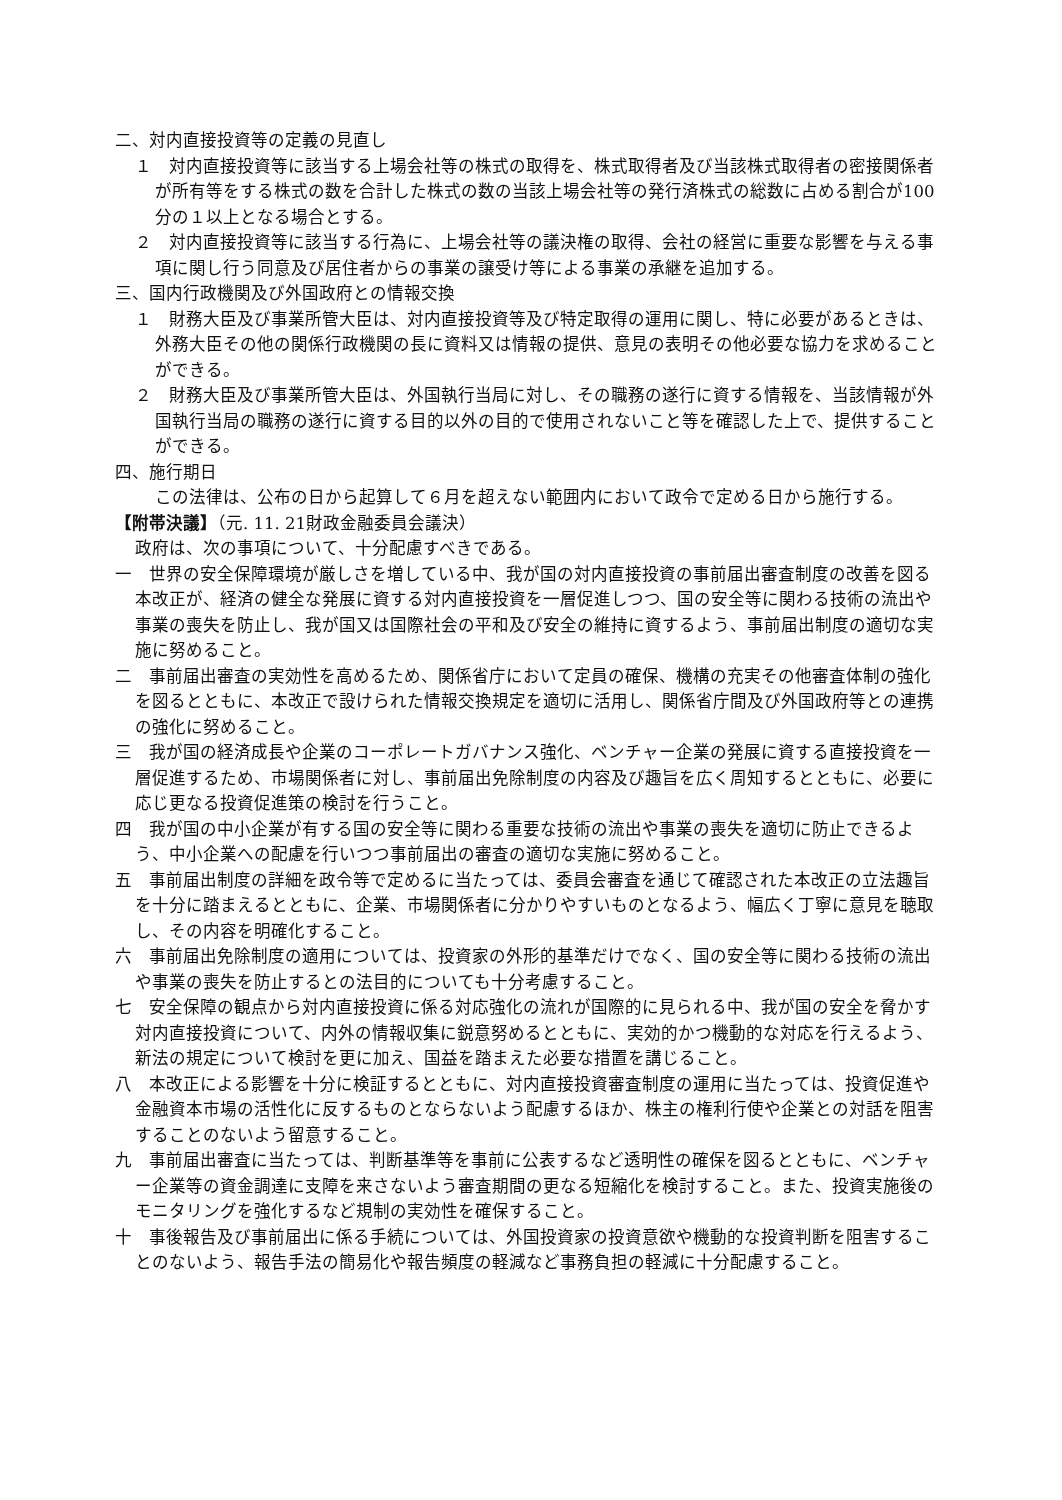二、対内直接投資等の定義の見直し
１　対内直接投資等に該当する上場会社等の株式の取得を、株式取得者及び当該株式取得者の密接関係者が所有等をする株式の数を合計した株式の数の当該上場会社等の発行済株式の総数に占める割合が100分の１以上となる場合とする。
２　対内直接投資等に該当する行為に、上場会社等の議決権の取得、会社の経営に重要な影響を与える事項に関し行う同意及び居住者からの事業の譲受け等による事業の承継を追加する。
三、国内行政機関及び外国政府との情報交換
１　財務大臣及び事業所管大臣は、対内直接投資等及び特定取得の運用に関し、特に必要があるときは、外務大臣その他の関係行政機関の長に資料又は情報の提供、意見の表明その他必要な協力を求めることができる。
２　財務大臣及び事業所管大臣は、外国執行当局に対し、その職務の遂行に資する情報を、当該情報が外国執行当局の職務の遂行に資する目的以外の目的で使用されないこと等を確認した上で、提供することができる。
四、施行期日
この法律は、公布の日から起算して６月を超えない範囲内において政令で定める日から施行する。
【附帯決議】（元. 11. 21財政金融委員会議決）
政府は、次の事項について、十分配慮すべきである。
一　世界の安全保障環境が厳しさを増している中、我が国の対内直接投資の事前届出審査制度の改善を図る本改正が、経済の健全な発展に資する対内直接投資を一層促進しつつ、国の安全等に関わる技術の流出や事業の喪失を防止し、我が国又は国際社会の平和及び安全の維持に資するよう、事前届出制度の適切な実施に努めること。
二　事前届出審査の実効性を高めるため、関係省庁において定員の確保、機構の充実その他審査体制の強化を図るとともに、本改正で設けられた情報交換規定を適切に活用し、関係省庁間及び外国政府等との連携の強化に努めること。
三　我が国の経済成長や企業のコーポレートガバナンス強化、ベンチャー企業の発展に資する直接投資を一層促進するため、市場関係者に対し、事前届出免除制度の内容及び趣旨を広く周知するとともに、必要に応じ更なる投資促進策の検討を行うこと。
四　我が国の中小企業が有する国の安全等に関わる重要な技術の流出や事業の喪失を適切に防止できるよう、中小企業への配慮を行いつつ事前届出の審査の適切な実施に努めること。
五　事前届出制度の詳細を政令等で定めるに当たっては、委員会審査を通じて確認された本改正の立法趣旨を十分に踏まえるとともに、企業、市場関係者に分かりやすいものとなるよう、幅広く丁寧に意見を聴取し、その内容を明確化すること。
六　事前届出免除制度の適用については、投資家の外形的基準だけでなく、国の安全等に関わる技術の流出や事業の喪失を防止するとの法目的についても十分考慮すること。
七　安全保障の観点から対内直接投資に係る対応強化の流れが国際的に見られる中、我が国の安全を脅かす対内直接投資について、内外の情報収集に鋭意努めるとともに、実効的かつ機動的な対応を行えるよう、新法の規定について検討を更に加え、国益を踏まえた必要な措置を講じること。
八　本改正による影響を十分に検証するとともに、対内直接投資審査制度の運用に当たっては、投資促進や金融資本市場の活性化に反するものとならないよう配慮するほか、株主の権利行使や企業との対話を阻害することのないよう留意すること。
九　事前届出審査に当たっては、判断基準等を事前に公表するなど透明性の確保を図るとともに、ベンチャー企業等の資金調達に支障を来さないよう審査期間の更なる短縮化を検討すること。また、投資実施後のモニタリングを強化するなど規制の実効性を確保すること。
十　事後報告及び事前届出に係る手続については、外国投資家の投資意欲や機動的な投資判断を阻害することのないよう、報告手法の簡易化や報告頻度の軽減など事務負担の軽減に十分配慮すること。